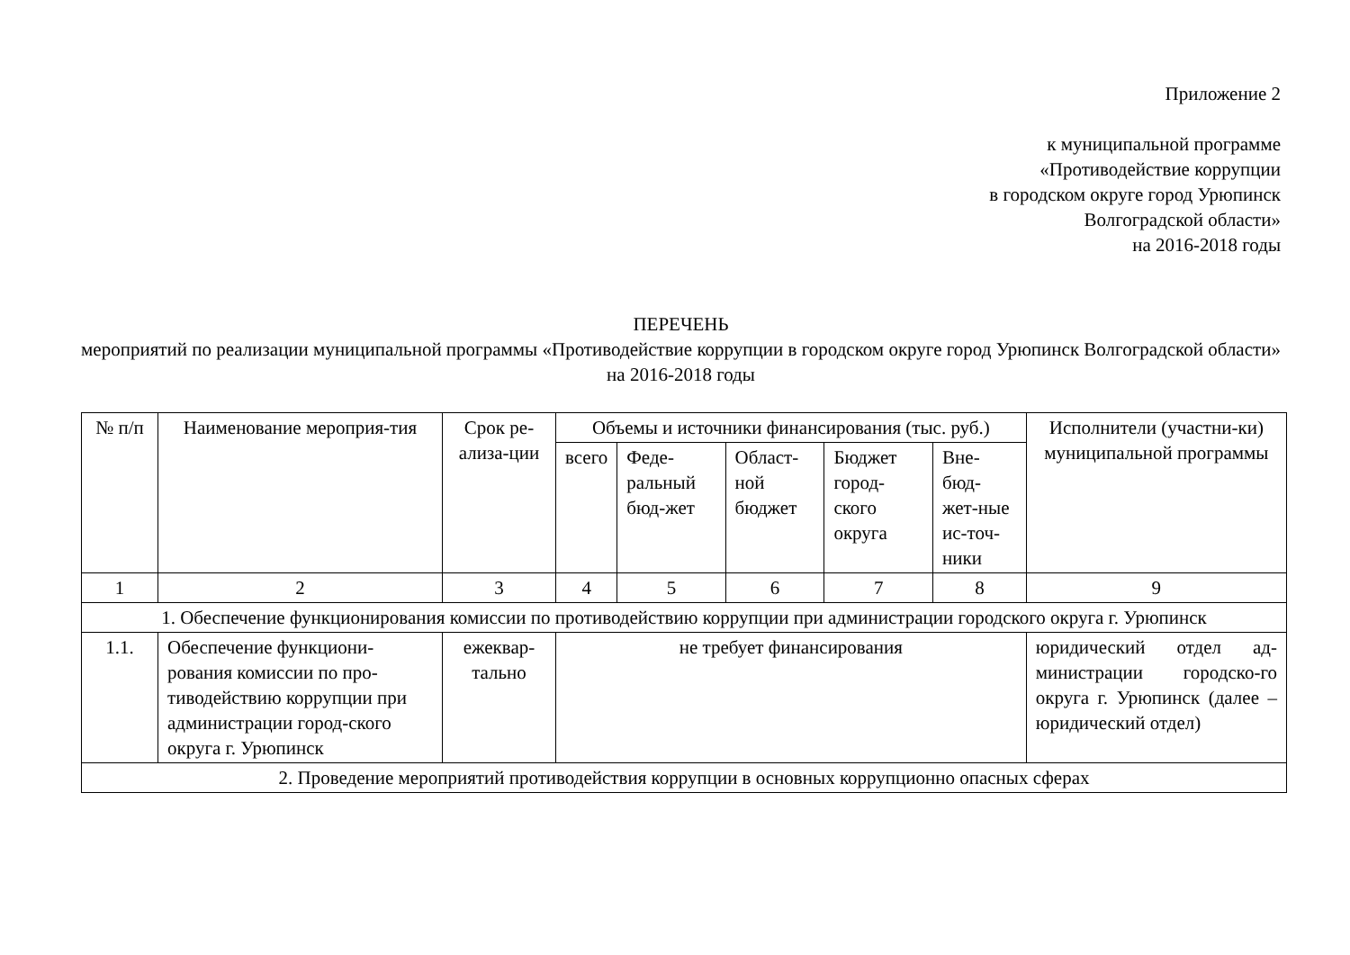Приложение 2
к муниципальной программе
«Противодействие коррупции
в городском округе город Урюпинск
Волгоградской области»
на 2016-2018 годы
ПЕРЕЧЕНЬ
мероприятий по реализации муниципальной программы «Противодействие коррупции в городском округе город Урюпинск Волгоградской области» на 2016-2018 годы
| № п/п | Наименование мероприя-тия | Срок ре-ализа-ции | Объемы и источники финансирования (тыс. руб.) | | | | | Исполнители (участни-ки) муниципальной программы |
| --- | --- | --- | --- | --- | --- | --- | --- | --- |
| | | | всего | Феде-ральный бюд-жет | Област-ной бюджет | Бюджет город-ского округа | Вне-бюд-жет-ные ис-точ-ники | |
| 1 | 2 | 3 | 4 | 5 | 6 | 7 | 8 | 9 |
| 1. Обеспечение функционирования комиссии по противодействию коррупции при администрации городского округа г. Урюпинск | | | | | | | | |
| 1.1. | Обеспечение функциони-рования комиссии по про-тиводействию коррупции при администрации город-ского округа г. Урюпинск | ежеквар-тально | не требует финансирования | | | | | юридический отдел ад-министрации городско-го округа г. Урюпинск (далее – юридический отдел) |
| 2. Проведение мероприятий противодействия коррупции в основных коррупционно опасных сферах | | | | | | | | |